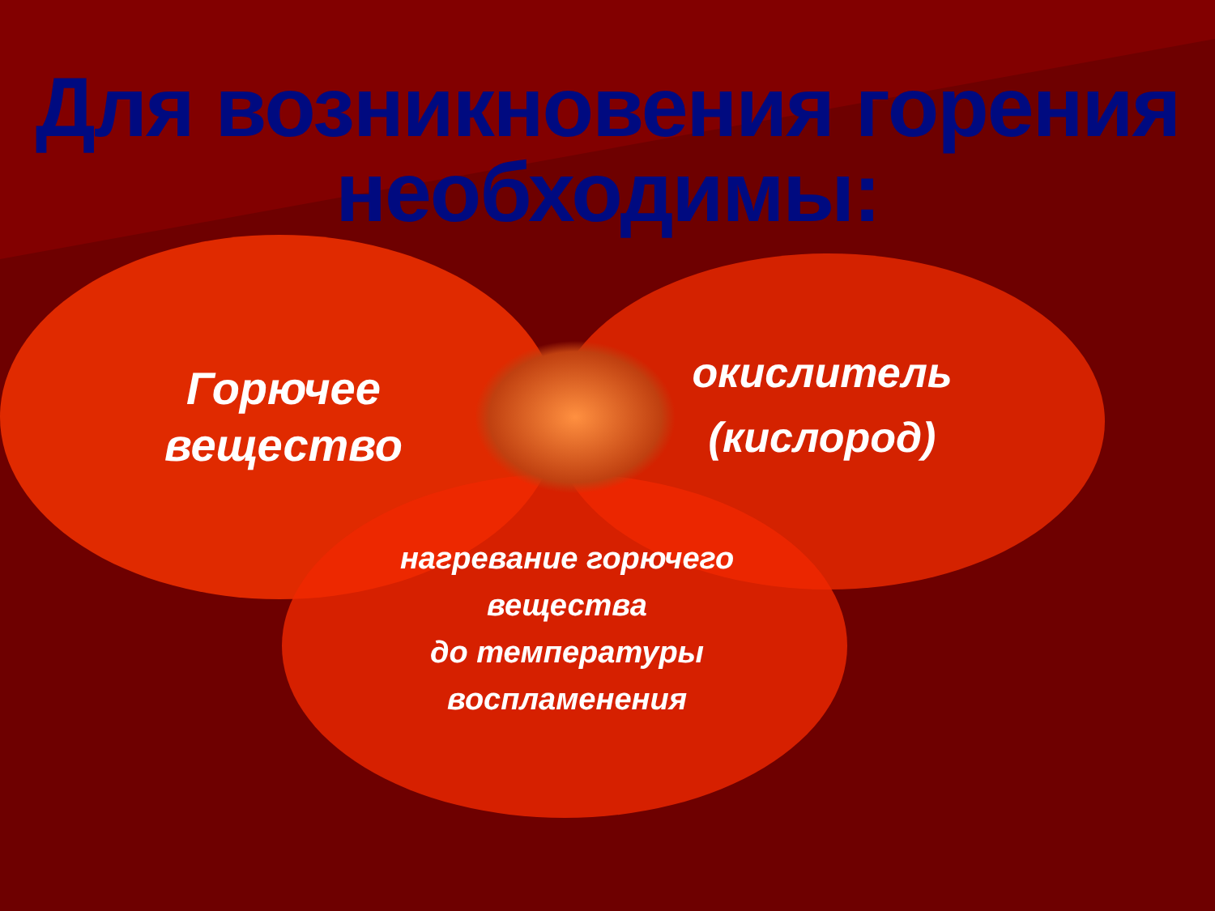Для возникновения горения необходимы:
Горючее вещество
окислитель (кислород)
нагревание горючего вещества
до температуры воспламенения